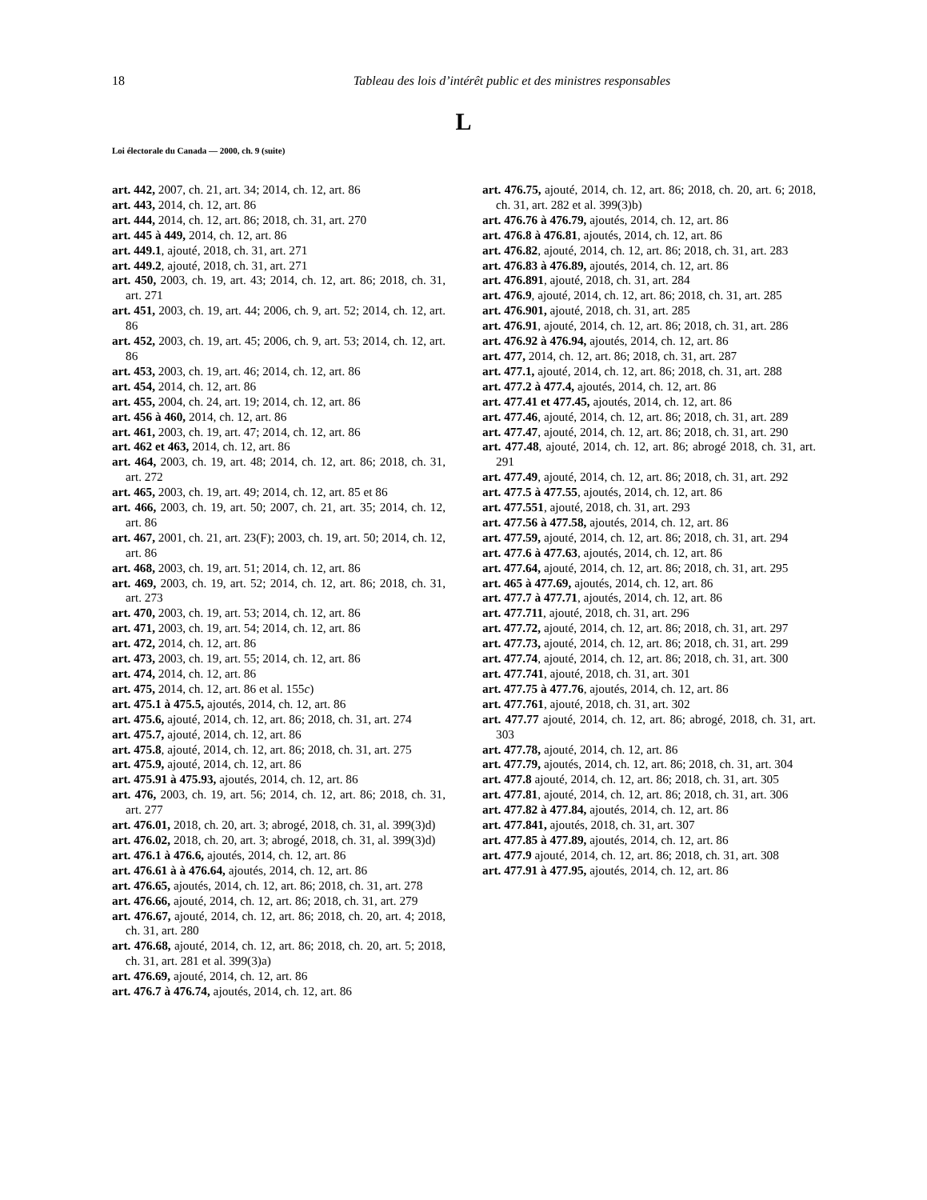18 Tableau des lois d’intérêt public et des ministres responsables
L
Loi électorale du Canada — 2000, ch. 9 (suite)
art. 442, 2007, ch. 21, art. 34; 2014, ch. 12, art. 86
art. 443, 2014, ch. 12, art. 86
art. 444, 2014, ch. 12, art. 86; 2018, ch. 31, art. 270
art. 445 à 449, 2014, ch. 12, art. 86
art. 449.1, ajouté, 2018, ch. 31, art. 271
art. 449.2, ajouté, 2018, ch. 31, art. 271
art. 450, 2003, ch. 19, art. 43; 2014, ch. 12, art. 86; 2018, ch. 31, art. 271
art. 451, 2003, ch. 19, art. 44; 2006, ch. 9, art. 52; 2014, ch. 12, art. 86
art. 452, 2003, ch. 19, art. 45; 2006, ch. 9, art. 53; 2014, ch. 12, art. 86
art. 453, 2003, ch. 19, art. 46; 2014, ch. 12, art. 86
art. 454, 2014, ch. 12, art. 86
art. 455, 2004, ch. 24, art. 19; 2014, ch. 12, art. 86
art. 456 à 460, 2014, ch. 12, art. 86
art. 461, 2003, ch. 19, art. 47; 2014, ch. 12, art. 86
art. 462 et 463, 2014, ch. 12, art. 86
art. 464, 2003, ch. 19, art. 48; 2014, ch. 12, art. 86; 2018, ch. 31, art. 272
art. 465, 2003, ch. 19, art. 49; 2014, ch. 12, art. 85 et 86
art. 466, 2003, ch. 19, art. 50; 2007, ch. 21, art. 35; 2014, ch. 12, art. 86
art. 467, 2001, ch. 21, art. 23(F); 2003, ch. 19, art. 50; 2014, ch. 12, art. 86
art. 468, 2003, ch. 19, art. 51; 2014, ch. 12, art. 86
art. 469, 2003, ch. 19, art. 52; 2014, ch. 12, art. 86; 2018, ch. 31, art. 273
art. 470, 2003, ch. 19, art. 53; 2014, ch. 12, art. 86
art. 471, 2003, ch. 19, art. 54; 2014, ch. 12, art. 86
art. 472, 2014, ch. 12, art. 86
art. 473, 2003, ch. 19, art. 55; 2014, ch. 12, art. 86
art. 474, 2014, ch. 12, art. 86
art. 475, 2014, ch. 12, art. 86 et al. 155c)
art. 475.1 à 475.5, ajoutés, 2014, ch. 12, art. 86
art. 475.6, ajouté, 2014, ch. 12, art. 86; 2018, ch. 31, art. 274
art. 475.7, ajouté, 2014, ch. 12, art. 86
art. 475.8, ajouté, 2014, ch. 12, art. 86; 2018, ch. 31, art. 275
art. 475.9, ajouté, 2014, ch. 12, art. 86
art. 475.91 à 475.93, ajoutés, 2014, ch. 12, art. 86
art. 476, 2003, ch. 19, art. 56; 2014, ch. 12, art. 86; 2018, ch. 31, art. 277
art. 476.01, 2018, ch. 20, art. 3; abrogé, 2018, ch. 31, al. 399(3)d)
art. 476.02, 2018, ch. 20, art. 3; abrogé, 2018, ch. 31, al. 399(3)d)
art. 476.1 à 476.6, ajoutés, 2014, ch. 12, art. 86
art. 476.61 à à 476.64, ajoutés, 2014, ch. 12, art. 86
art. 476.65, ajoutés, 2014, ch. 12, art. 86; 2018, ch. 31, art. 278
art. 476.66, ajouté, 2014, ch. 12, art. 86; 2018, ch. 31, art. 279
art. 476.67, ajouté, 2014, ch. 12, art. 86; 2018, ch. 20, art. 4; 2018, ch. 31, art. 280
art. 476.68, ajouté, 2014, ch. 12, art. 86; 2018, ch. 20, art. 5; 2018, ch. 31, art. 281 et al. 399(3)a)
art. 476.69, ajouté, 2014, ch. 12, art. 86
art. 476.7 à 476.74, ajoutés, 2014, ch. 12, art. 86
art. 476.75, ajouté, 2014, ch. 12, art. 86; 2018, ch. 20, art. 6; 2018, ch. 31, art. 282 et al. 399(3)b)
art. 476.76 à 476.79, ajoutés, 2014, ch. 12, art. 86
art. 476.8 à 476.81, ajoutés, 2014, ch. 12, art. 86
art. 476.82, ajouté, 2014, ch. 12, art. 86; 2018, ch. 31, art. 283
art. 476.83 à 476.89, ajoutés, 2014, ch. 12, art. 86
art. 476.891, ajouté, 2018, ch. 31, art. 284
art. 476.9, ajouté, 2014, ch. 12, art. 86; 2018, ch. 31, art. 285
art. 476.901, ajouté, 2018, ch. 31, art. 285
art. 476.91, ajouté, 2014, ch. 12, art. 86; 2018, ch. 31, art. 286
art. 476.92 à 476.94, ajoutés, 2014, ch. 12, art. 86
art. 477, 2014, ch. 12, art. 86; 2018, ch. 31, art. 287
art. 477.1, ajouté, 2014, ch. 12, art. 86; 2018, ch. 31, art. 288
art. 477.2 à 477.4, ajoutés, 2014, ch. 12, art. 86
art. 477.41 et 477.45, ajoutés, 2014, ch. 12, art. 86
art. 477.46, ajouté, 2014, ch. 12, art. 86; 2018, ch. 31, art. 289
art. 477.47, ajouté, 2014, ch. 12, art. 86; 2018, ch. 31, art. 290
art. 477.48, ajouté, 2014, ch. 12, art. 86; abrogé 2018, ch. 31, art. 291
art. 477.49, ajouté, 2014, ch. 12, art. 86; 2018, ch. 31, art. 292
art. 477.5 à 477.55, ajoutés, 2014, ch. 12, art. 86
art. 477.551, ajouté, 2018, ch. 31, art. 293
art. 477.56 à 477.58, ajoutés, 2014, ch. 12, art. 86
art. 477.59, ajouté, 2014, ch. 12, art. 86; 2018, ch. 31, art. 294
art. 477.6 à 477.63, ajoutés, 2014, ch. 12, art. 86
art. 477.64, ajouté, 2014, ch. 12, art. 86; 2018, ch. 31, art. 295
art. 465 à 477.69, ajoutés, 2014, ch. 12, art. 86
art. 477.7 à 477.71, ajoutés, 2014, ch. 12, art. 86
art. 477.711, ajouté, 2018, ch. 31, art. 296
art. 477.72, ajouté, 2014, ch. 12, art. 86; 2018, ch. 31, art. 297
art. 477.73, ajouté, 2014, ch. 12, art. 86; 2018, ch. 31, art. 299
art. 477.74, ajouté, 2014, ch. 12, art. 86; 2018, ch. 31, art. 300
art. 477.741, ajouté, 2018, ch. 31, art. 301
art. 477.75 à 477.76, ajoutés, 2014, ch. 12, art. 86
art. 477.761, ajouté, 2018, ch. 31, art. 302
art. 477.77 ajouté, 2014, ch. 12, art. 86; abrogé, 2018, ch. 31, art. 303
art. 477.78, ajouté, 2014, ch. 12, art. 86
art. 477.79, ajoutés, 2014, ch. 12, art. 86; 2018, ch. 31, art. 304
art. 477.8 ajouté, 2014, ch. 12, art. 86; 2018, ch. 31, art. 305
art. 477.81, ajouté, 2014, ch. 12, art. 86; 2018, ch. 31, art. 306
art. 477.82 à 477.84, ajoutés, 2014, ch. 12, art. 86
art. 477.841, ajoutés, 2018, ch. 31, art. 307
art. 477.85 à 477.89, ajoutés, 2014, ch. 12, art. 86
art. 477.9 ajouté, 2014, ch. 12, art. 86; 2018, ch. 31, art. 308
art. 477.91 à 477.95, ajoutés, 2014, ch. 12, art. 86